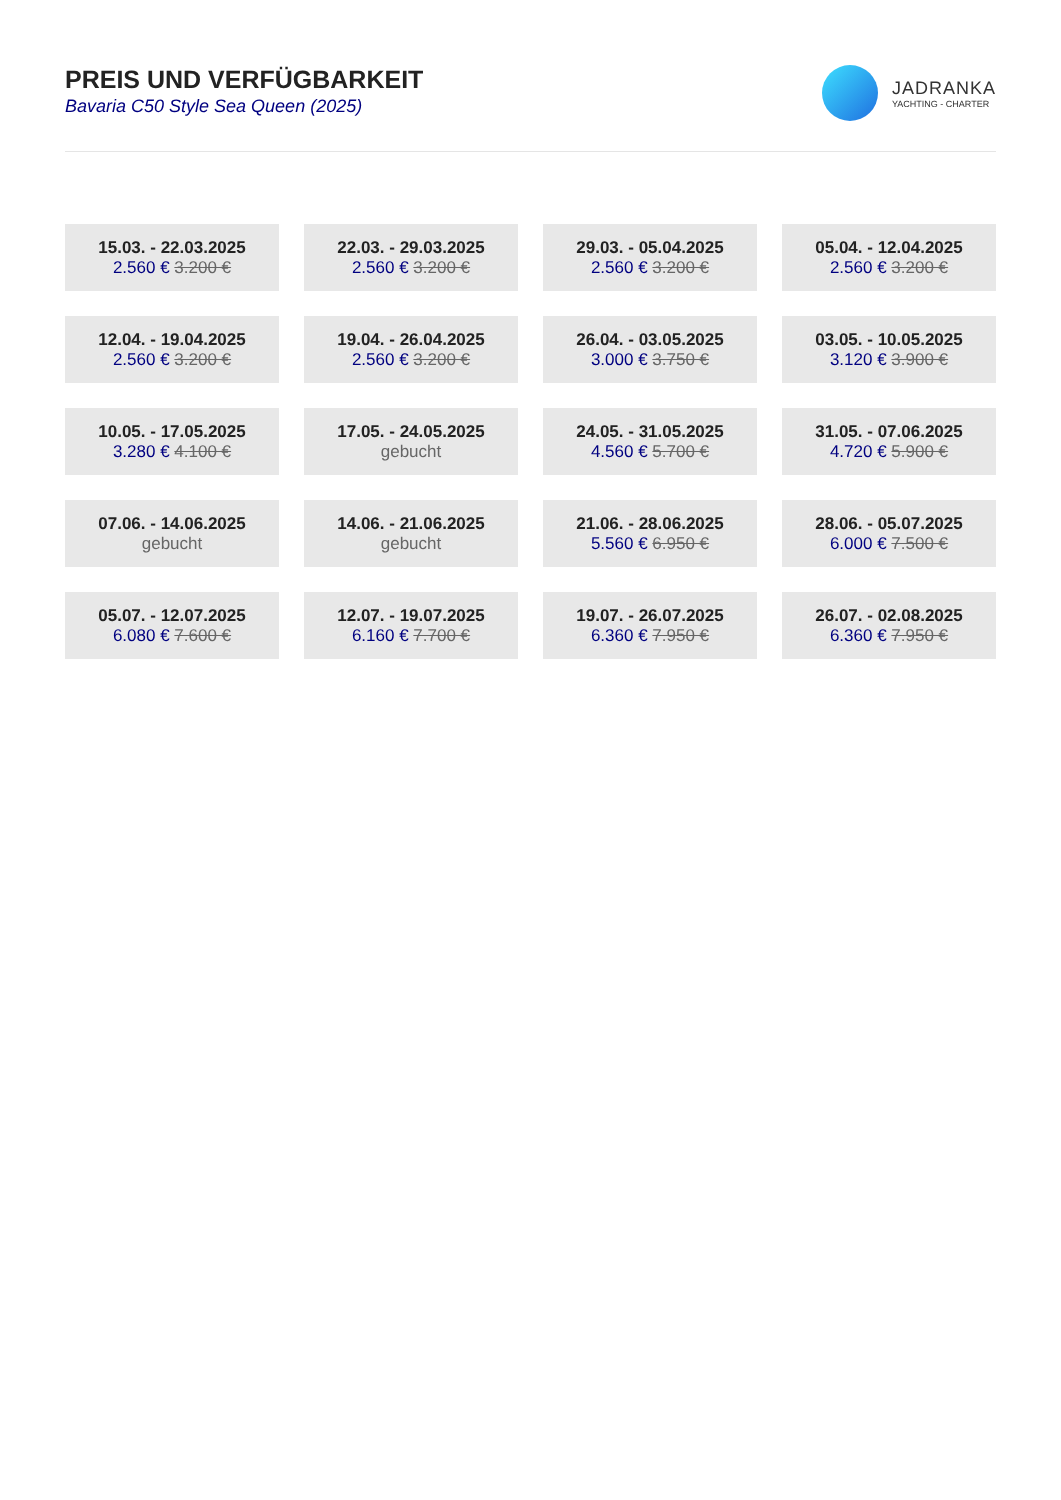PREIS UND VERFÜGBARKEIT
Bavaria C50 Style Sea Queen (2025)
JADRANKA
YACHTING - CHARTER
| 15.03. - 22.03.2025 2.560 € 3.200 € | 22.03. - 29.03.2025 2.560 € 3.200 € | 29.03. - 05.04.2025 2.560 € 3.200 € | 05.04. - 12.04.2025 2.560 € 3.200 € |
| 12.04. - 19.04.2025 2.560 € 3.200 € | 19.04. - 26.04.2025 2.560 € 3.200 € | 26.04. - 03.05.2025 3.000 € 3.750 € | 03.05. - 10.05.2025 3.120 € 3.900 € |
| 10.05. - 17.05.2025 3.280 € 4.100 € | 17.05. - 24.05.2025 gebucht | 24.05. - 31.05.2025 4.560 € 5.700 € | 31.05. - 07.06.2025 4.720 € 5.900 € |
| 07.06. - 14.06.2025 gebucht | 14.06. - 21.06.2025 gebucht | 21.06. - 28.06.2025 5.560 € 6.950 € | 28.06. - 05.07.2025 6.000 € 7.500 € |
| 05.07. - 12.07.2025 6.080 € 7.600 € | 12.07. - 19.07.2025 6.160 € 7.700 € | 19.07. - 26.07.2025 6.360 € 7.950 € | 26.07. - 02.08.2025 6.360 € 7.950 € |